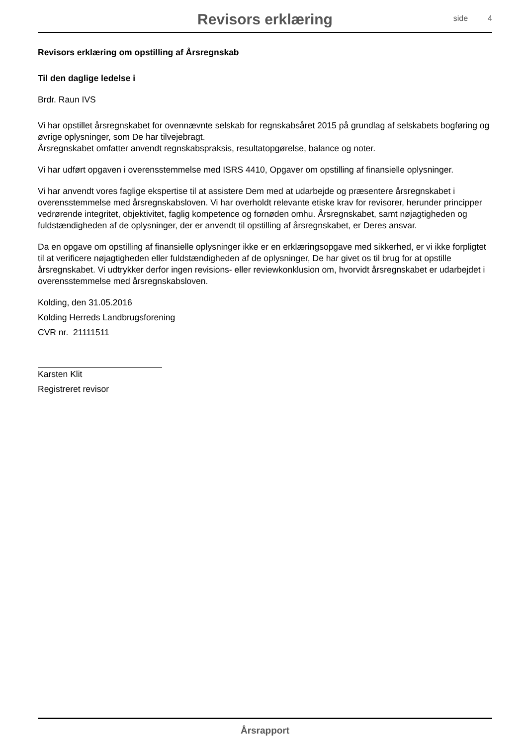Revisors erklæring
side 4
Revisors erklæring om opstilling af Årsregnskab
Til den daglige ledelse i
Brdr. Raun IVS
Vi har opstillet årsregnskabet for ovennævnte selskab for regnskabsåret 2015 på grundlag af selskabets bogføring og øvrige oplysninger, som De har tilvejebragt.
Årsregnskabet omfatter anvendt regnskabspraksis, resultatopgørelse, balance og noter.
Vi har udført opgaven i overensstemmelse med ISRS 4410, Opgaver om opstilling af finansielle oplysninger.
Vi har anvendt vores faglige ekspertise til at assistere Dem med at udarbejde og præsentere årsregnskabet i overensstemmelse med årsregnskabsloven. Vi har overholdt relevante etiske krav for revisorer, herunder principper vedrørende integritet, objektivitet, faglig kompetence og fornøden omhu. Årsregnskabet, samt nøjagtigheden og fuldstændigheden af de oplysninger, der er anvendt til opstilling af årsregnskabet, er Deres ansvar.
Da en opgave om opstilling af finansielle oplysninger ikke er en erklæringsopgave med sikkerhed, er vi ikke forpligtet til at verificere nøjagtigheden eller fuldstændigheden af de oplysninger, De har givet os til brug for at opstille årsregnskabet. Vi udtrykker derfor ingen revisions- eller reviewkonklusion om, hvorvidt årsregnskabet er udarbejdet i overensstemmelse med årsregnskabsloven.
Kolding, den 31.05.2016
Kolding Herreds Landbrugsforening
CVR nr. 21111511
Karsten Klit
Registreret revisor
Årsrapport